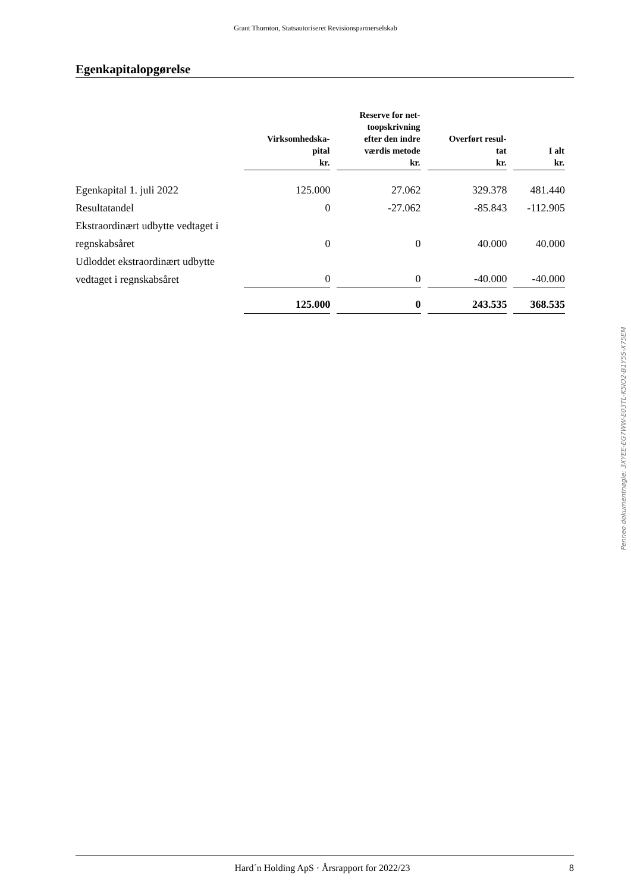Grant Thornton, Statsautoriseret Revisionspartnerselskab
Egenkapitalopgørelse
| | Virksomhedska- pital kr. | Reserve for net- toopskrivning efter den indre værdis metode kr. | Overført resul- tat kr. | I alt kr. |
| --- | --- | --- | --- | --- |
| Egenkapital 1. juli 2022 | 125.000 | 27.062 | 329.378 | 481.440 |
| Resultatandel | 0 | -27.062 | -85.843 | -112.905 |
| Ekstraordinært udbytte vedtaget i regnskabsåret | 0 | 0 | 40.000 | 40.000 |
| Udloddet ekstraordinært udbytte vedtaget i regnskabsåret | 0 | 0 | -40.000 | -40.000 |
| | 125.000 | 0 | 243.535 | 368.535 |
Penneo dokumentnøgle: 3XYEE-EG7WW-E03TL-K5IO2-B1Y5S-X75EM
Hard´n Holding ApS · Årsrapport for 2022/23 8